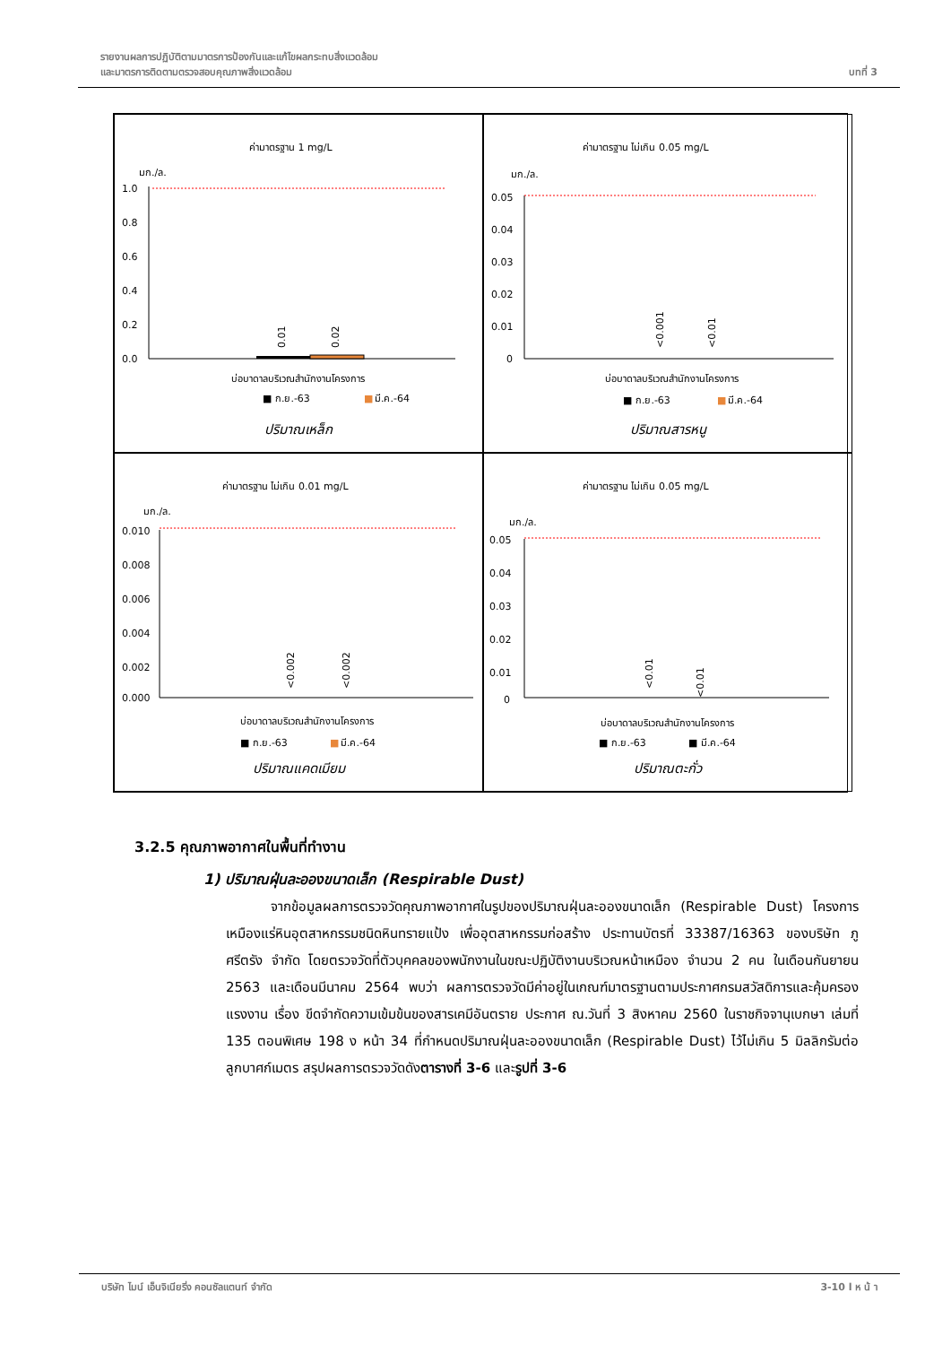รายงานผลการปฏิบัติตามมาตรการป้องกันและแก้ไขผลกระทบสิ่งแวดล้อม
และมาตรการติดตามตรวจสอบคุณภาพสิ่งแวดล้อม
บทที่ 3
ค่ามาตรฐาน 1 mg/L
มก./ล.
1.0
0.8
0.6
0.4
0.2
0.0
0.01
0.02
บ่อบาดาลบริเวณสำนักงานโครงการ
■ ก.ย.-63
■
มี.ค.-64
ปริมาณเหล็ก
ค่ามาตรฐาน ไม่เกิน 0.05 mg/L
มก./ล.
0.05
0.04
0.03
0.02
0.01
0
<0.001
<0.01
บ่อบาดาลบริเวณสำนักงานโครงการ
■ ก.ย.-63
■
มี.ค.-64
ปริมาณสารหนู
ค่ามาตรฐาน ไม่เกิน 0.01 mg/L
มก./ล.
0.010
0.008
0.006
0.004
0.002
0.000
<0.002
<0.002
บ่อบาดาลบริเวณสำนักงานโครงการ
■ ก.ย.-63
■
มี.ค.-64
ปริมาณแคดเมียม
ค่ามาตรฐาน ไม่เกิน 0.05 mg/L
มก./ล.
0.05
0.04
0.03
0.02
0.01
0
<0.01
<0.01
บ่อบาดาลบริเวณสำนักงานโครงการ
■ ก.ย.-63
■ มี.ค.-64
ปริมาณตะกั่ว
3.2.5 คุณภาพอากาศในพื้นที่ทำงาน
1) ปริมาณฝุ่นละอองขนาดเล็ก (Respirable Dust)
จากข้อมูลผลการตรวจวัดคุณภาพอากาศในรูปของปริมาณฝุ่นละอองขนาดเล็ก (Respirable Dust) โครงการเหมืองแร่หินอุตสาหกรรมชนิดหินทรายแป้ง เพื่ออุตสาหกรรมก่อสร้าง ประทานบัตรที่ 33387/16363 ของบริษัท ภูศรีตรัง จำกัด โดยตรวจวัดที่ตัวบุคคลของพนักงานในขณะปฏิบัติงานบริเวณหน้าเหมือง จำนวน 2 คน ในเดือนกันยายน 2563 และเดือนมีนาคม 2564 พบว่า ผลการตรวจวัดมีค่าอยู่ในเกณฑ์มาตรฐานตามประกาศกรมสวัสดิการและคุ้มครองแรงงาน เรื่อง ขีดจำกัดความเข้มข้นของสารเคมีอันตราย ประกาศ ณ.วันที่ 3 สิงหาคม 2560 ในราชกิจจานุเบกษา เล่มที่ 135 ตอนพิเศษ 198 ง หน้า 34 ที่กำหนดปริมาณฝุ่นละอองขนาดเล็ก (Respirable Dust) ไว้ไม่เกิน 5 มิลลิกรัมต่อลูกบาศก์เมตร สรุปผลการตรวจวัดดังตารางที่ 3-6 และรูปที่ 3-6
บริษัท ไมน์ เอ็นจิเนียริ่ง คอนซัลแตนท์ จำกัด
3-10 l ห น้ า